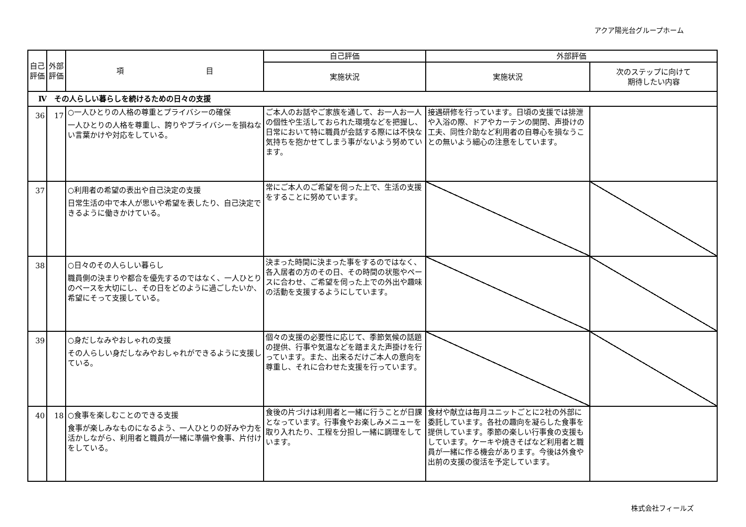アクア陽光台グループホーム
| 自己評価 | 外部評価 | 項 目 | 自己評価 | 外部評価 | |
| --- | --- | --- | --- | --- | --- |
| | | | 実施状況 | 実施状況 | 次のステップに向けて 期待したい内容 |
| Ⅳ その人らしい暮らしを続けるための日々の支援 | | | | | |
| 36 | 17 | ○一人ひとりの人格の尊重とプライバシーの確保 一人ひとりの人格を尊重し、誇りやプライバシーを損ねない言葉かけや対応をしている。 | ご本人のお話やご家族を通して、お一人お一人の個性や生活しておられた環境などを把握し、日常において特に職員が会話する際には不快な気持ちを抱かせてしまう事がないよう努めています。 | 接遇研修を行っています。日頃の支援では排泄や入浴の際、ドアやカーテンの開閉、声掛けの工夫、同性介助など利用者の自尊心を損なうことの無いよう細心の注意をしています。 | |
| 37 | | ○利用者の希望の表出や自己決定の支援 日常生活の中で本人が思いや希望を表したり、自己決定できるように働きかけている。 | 常にご本人のご希望を伺った上で、生活の支援をすることに努めています。 | | |
| 38 | | ○日々のその人らしい暮らし 職員側の決まりや都合を優先するのではなく、一人ひとりのペースを大切にし、その日をどのように過ごしたいか、希望にそって支援している。 | 決まった時間に決まった事をするのではなく、各入居者の方のその日、その時間の状態やペースに合わせ、ご希望を伺った上での外出や趣味の活動を支援するようにしています。 | | |
| 39 | | ○身だしなみやおしゃれの支援 その人らしい身だしなみやおしゃれができるように支援している。 | 個々の支援の必要性に応じて、季節気候の話題の提供、行事や気温などを踏まえた声掛けを行っています。また、出来るだけご本人の意向を尊重し、それに合わせた支援を行っています。 | | |
| 40 | 18 | ○食事を楽しむことのできる支援 食事が楽しみなものになるよう、一人ひとりの好みや力を活かしながら、利用者と職員が一緒に準備や食事、片付けをしている。 | 食後の片づけは利用者と一緒に行うことが日課となっています。行事食やお楽しみメニューを取り入れたり、工程を分担し一緒に調理をしています。 | 食材や献立は毎月ユニットごとに2社の外部に委託しています。各社の趣向を凝らした食事を提供しています。季節の楽しい行事食の支援もしています。ケーキや焼きそばなど利用者と職員が一緒に作る機会があります。今後は外食や出前の支援の復活を予定しています。 | |
株式会社フィールズ